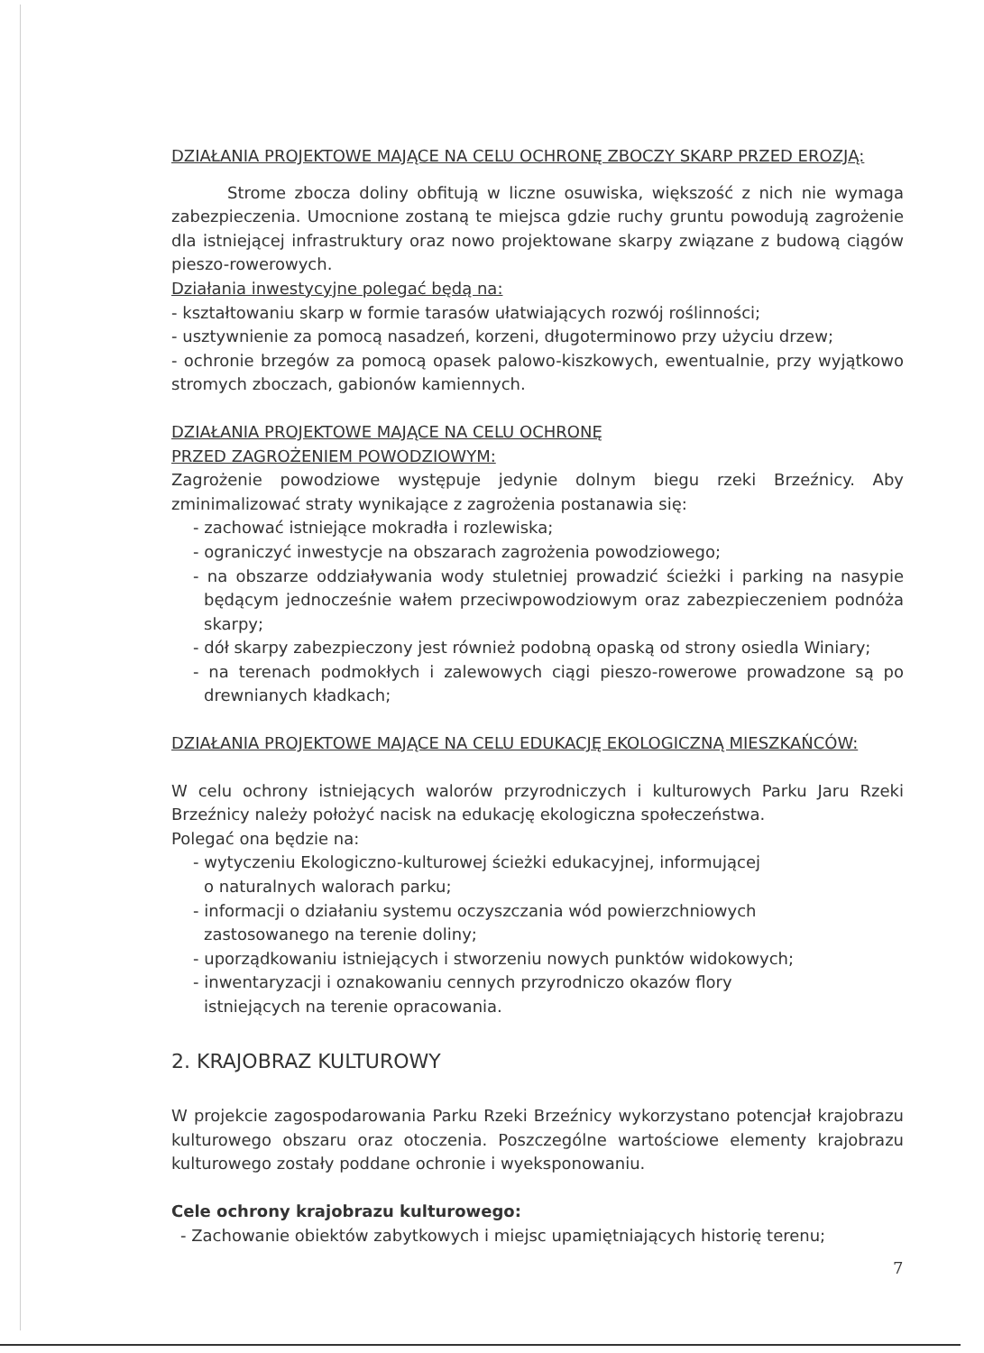DZIAŁANIA PROJEKTOWE MAJĄCE NA CELU OCHRONĘ ZBOCZY SKARP PRZED EROZJĄ:
Strome zbocza doliny obfitują w liczne osuwiska, większość z nich nie wymaga zabezpieczenia. Umocnione zostaną te miejsca gdzie ruchy gruntu powodują zagrożenie dla istniejącej infrastruktury oraz nowo projektowane skarpy związane z budową ciągów pieszo-rowerowych.
Działania inwestycyjne polegać będą na:
- kształtowaniu skarp w formie tarasów ułatwiających rozwój roślinności;
- usztywnienie za pomocą nasadzeń, korzeni, długoterminowo przy użyciu drzew;
- ochronie brzegów za pomocą opasek palowo-kiszkowych, ewentualnie, przy wyjątkowo stromych zboczach, gabionów kamiennych.
DZIAŁANIA PROJEKTOWE MAJĄCE NA CELU OCHRONĘ
PRZED ZAGROŻENIEM POWODZIOWYM:
Zagrożenie powodziowe występuje jedynie dolnym biegu rzeki Brzeźnicy. Aby zminimalizować straty wynikające z zagrożenia postanawia się:
- zachować istniejące mokradła i rozlewiska;
- ograniczyć inwestycje na obszarach zagrożenia powodziowego;
- na obszarze oddziaływania wody stuletniej prowadzić ścieżki i parking na nasypie będącym jednocześnie wałem przeciwpowodziowym oraz zabezpieczeniem podnóża skarpy;
- dół skarpy zabezpieczony jest również podobną opaską od strony osiedla Winiary;
- na terenach podmokłych i zalewowych ciągi pieszo-rowerowe prowadzone są po drewnianych kładkach;
DZIAŁANIA PROJEKTOWE MAJĄCE NA CELU EDUKACJĘ EKOLOGICZNĄ MIESZKAŃCÓW:
W celu ochrony istniejących walorów przyrodniczych i kulturowych Parku Jaru Rzeki Brzeźnicy należy położyć nacisk na edukację ekologiczna społeczeństwa.
Polegać ona będzie na:
- wytyczeniu Ekologiczno-kulturowej ścieżki edukacyjnej, informującej
o naturalnych walorach parku;
- informacji o działaniu systemu oczyszczania wód powierzchniowych
zastosowanego na terenie doliny;
- uporządkowaniu istniejących i stworzeniu nowych punktów widokowych;
- inwentaryzacji i oznakowaniu cennych przyrodniczo okazów flory
istniejących na terenie opracowania.
2. KRAJOBRAZ KULTUROWY
W projekcie zagospodarowania Parku Rzeki Brzeźnicy wykorzystano potencjał krajobrazu kulturowego obszaru oraz otoczenia. Poszczególne wartościowe elementy krajobrazu kulturowego zostały poddane ochronie i wyeksponowaniu.
Cele ochrony krajobrazu kulturowego:
- Zachowanie obiektów zabytkowych i miejsc upamiętniających historię terenu;
7